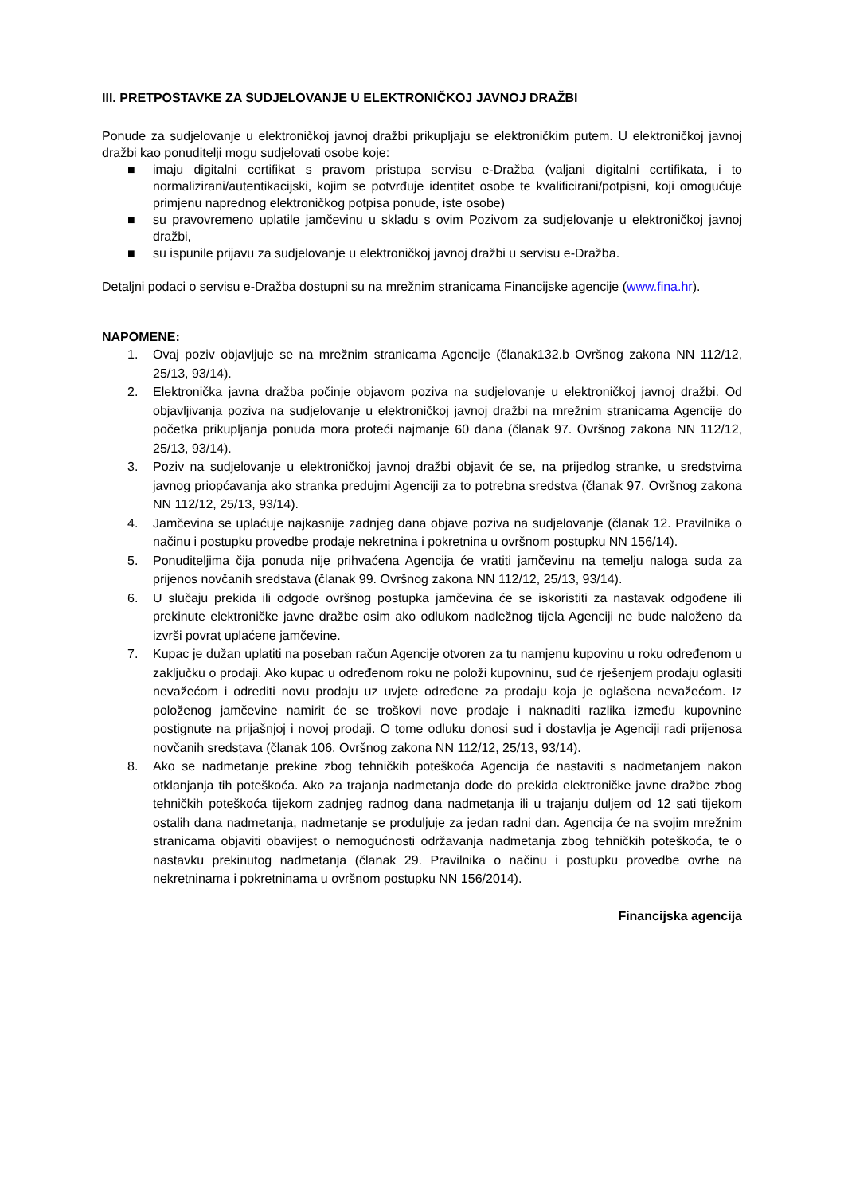III. PRETPOSTAVKE ZA SUDJELOVANJE U ELEKTRONIČKOJ JAVNOJ DRAŽBI
Ponude za sudjelovanje u elektroničkoj javnoj dražbi prikupljaju se elektroničkim putem. U elektroničkoj javnoj dražbi kao ponuditelji mogu sudjelovati osobe koje:
■ imaju digitalni certifikat s pravom pristupa servisu e-Dražba (valjani digitalni certifikata, i to normalizirani/autentikacijski, kojim se potvrđuje identitet osobe te kvalificirani/potpisni, koji omogućuje primjenu naprednog elektroničkog potpisa ponude, iste osobe)
■ su pravovremeno uplatile jamčevinu u skladu s ovim Pozivom za sudjelovanje u elektroničkoj javnoj dražbi,
■ su ispunile prijavu za sudjelovanje u elektroničkoj javnoj dražbi u servisu e-Dražba.
Detaljni podaci o servisu e-Dražba dostupni su na mrežnim stranicama Financijske agencije (www.fina.hr).
NAPOMENE:
1. Ovaj poziv objavljuje se na mrežnim stranicama Agencije (članak132.b Ovršnog zakona NN 112/12, 25/13, 93/14).
2. Elektronička javna dražba počinje objavom poziva na sudjelovanje u elektroničkoj javnoj dražbi. Od objavljivanja poziva na sudjelovanje u elektroničkoj javnoj dražbi na mrežnim stranicama Agencije do početka prikupljanja ponuda mora proteći najmanje 60 dana (članak 97. Ovršnog zakona NN 112/12, 25/13, 93/14).
3. Poziv na sudjelovanje u elektroničkoj javnoj dražbi objavit će se, na prijedlog stranke, u sredstvima javnog priopćavanja ako stranka predujmi Agenciji za to potrebna sredstva (članak 97. Ovršnog zakona NN 112/12, 25/13, 93/14).
4. Jamčevina se uplaćuje najkasnije zadnjeg dana objave poziva na sudjelovanje (članak 12. Pravilnika o načinu i postupku provedbe prodaje nekretnina i pokretnina u ovršnom postupku NN 156/14).
5. Ponuditeljima čija ponuda nije prihvaćena Agencija će vratiti jamčevinu na temelju naloga suda za prijenos novčanih sredstava (članak 99. Ovršnog zakona NN 112/12, 25/13, 93/14).
6. U slučaju prekida ili odgode ovršnog postupka jamčevina će se iskoristiti za nastavak odgođene ili prekinute elektroničke javne dražbe osim ako odlukom nadležnog tijela Agenciji ne bude naloženo da izvrši povrat uplaćene jamčevine.
7. Kupac je dužan uplatiti na poseban račun Agencije otvoren za tu namjenu kupovinu u roku određenom u zaključku o prodaji. Ako kupac u određenom roku ne položi kupovninu, sud će rješenjem prodaju oglasiti nevažećom i odrediti novu prodaju uz uvjete određene za prodaju koja je oglašena nevažećom. Iz položenog jamčevine namirit će se troškovi nove prodaje i naknaditi razlika između kupovnine postignute na prijašnjoj i novoj prodaji. O tome odluku donosi sud i dostavlja je Agenciji radi prijenosa novčanih sredstava (članak 106. Ovršnog zakona NN 112/12, 25/13, 93/14).
8. Ako se nadmetanje prekine zbog tehničkih poteškoća Agencija će nastaviti s nadmetanjem nakon otklanjanja tih poteškoća. Ako za trajanja nadmetanja dođe do prekida elektroničke javne dražbe zbog tehničkih poteškoća tijekom zadnjeg radnog dana nadmetanja ili u trajanju duljem od 12 sati tijekom ostalih dana nadmetanja, nadmetanje se produljuje za jedan radni dan. Agencija će na svojim mrežnim stranicama objaviti obavijest o nemogućnosti održavanja nadmetanja zbog tehničkih poteškoća, te o nastavku prekinutog nadmetanja (članak 29. Pravilnika o načinu i postupku provedbe ovrhe na nekretninama i pokretninama u ovršnom postupku NN 156/2014).
Financijska agencija